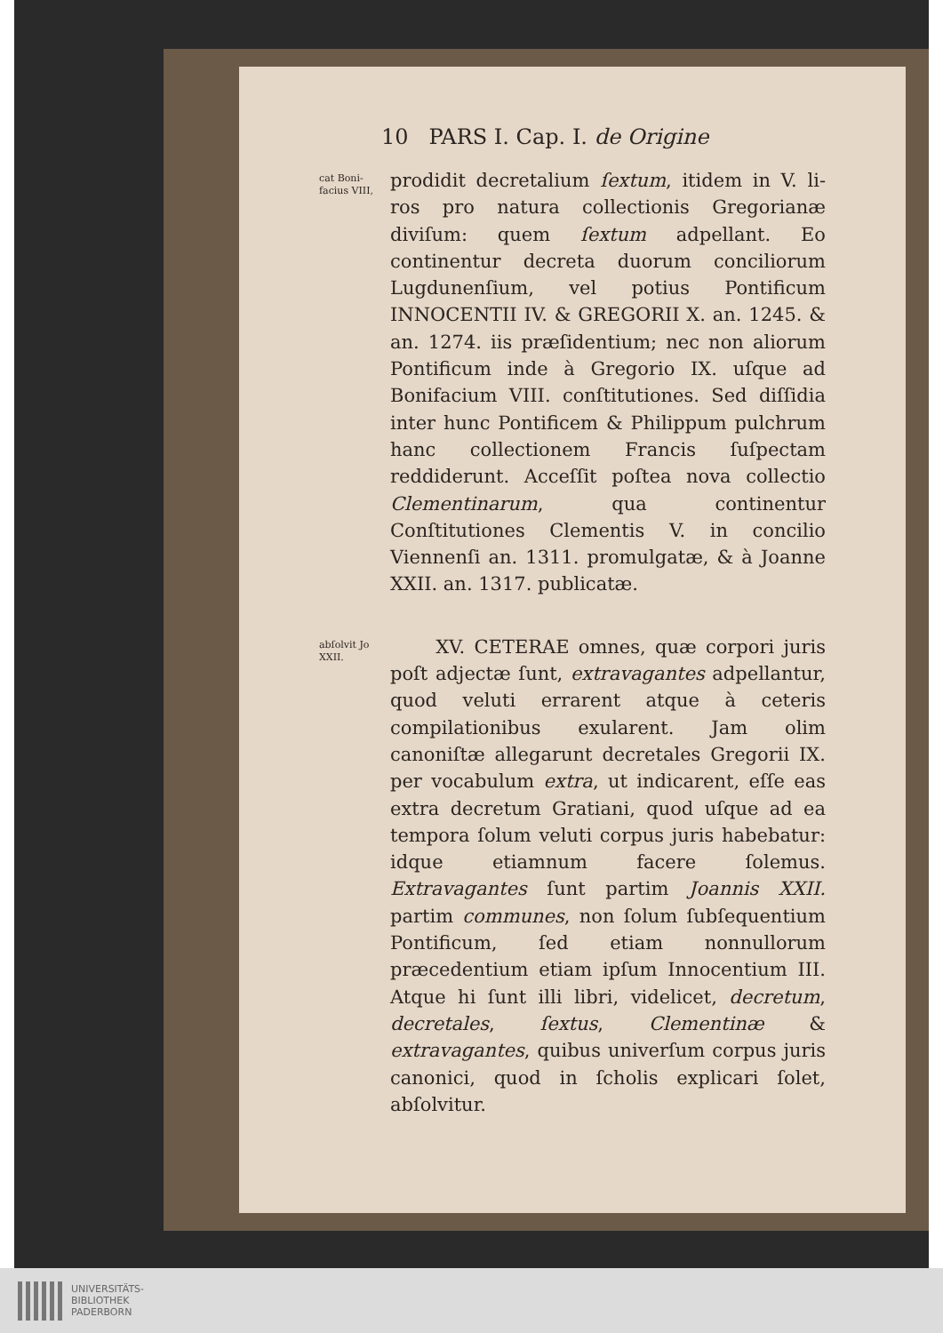10 PARS I. Cap. I. de Origine
cat Boni-facius VIII,
prodidit decretalium ſextum, itidem in V. li-ros pro natura collectionis Gregorianæ diviſum: quem ſextum adpellant. Eo continentur decreta duorum conciliorum Lugdunenſium, vel potius Pontificum INNOCENTII IV. & GREGORII X. an. 1245. & an. 1274. iis præſidentium; nec non aliorum Pontificum inde à Gregorio IX. uſque ad Bonifacium VIII. conſtitutiones. Sed diſſidia inter hunc Pontificem & Philippum pulchrum hanc collectionem Francis ſuſpectam reddiderunt. Acceſſit poſtea nova collectio Clementinarum, qua continentur Conſtitutiones Clementis V. in concilio Viennenſi an. 1311. promulgatæ, & à Joanne XXII. an. 1317. publicatæ.
abſolvit Jo XXII.
XV. CETERAE omnes, quæ corpori juris poſt adjectæ ſunt, extravagantes adpellantur, quod veluti errarent atque à ceteris compilationibus exularent. Jam olim canoniſtæ allegarunt decretales Gregorii IX. per vocabulum extra, ut indicarent, eſſe eas extra decretum Gratiani, quod uſque ad ea tempora ſolum veluti corpus juris habebatur: idque etiamnum facere ſolemus. Extravagantes ſunt partim Joannis XXII. partim communes, non ſolum ſubſequentium Pontificum, ſed etiam nonnullorum præcedentium etiam ipſum Innocentium III. Atque hi ſunt illi libri, videlicet, decretum, decretales, ſextus, Clementinæ & extravagantes, quibus univerſum corpus juris canonici, quod in ſcholis explicari ſolet, abſolvitur.
UNIVERSITÄTS-
BIBLIOTHEK
PADERBORN